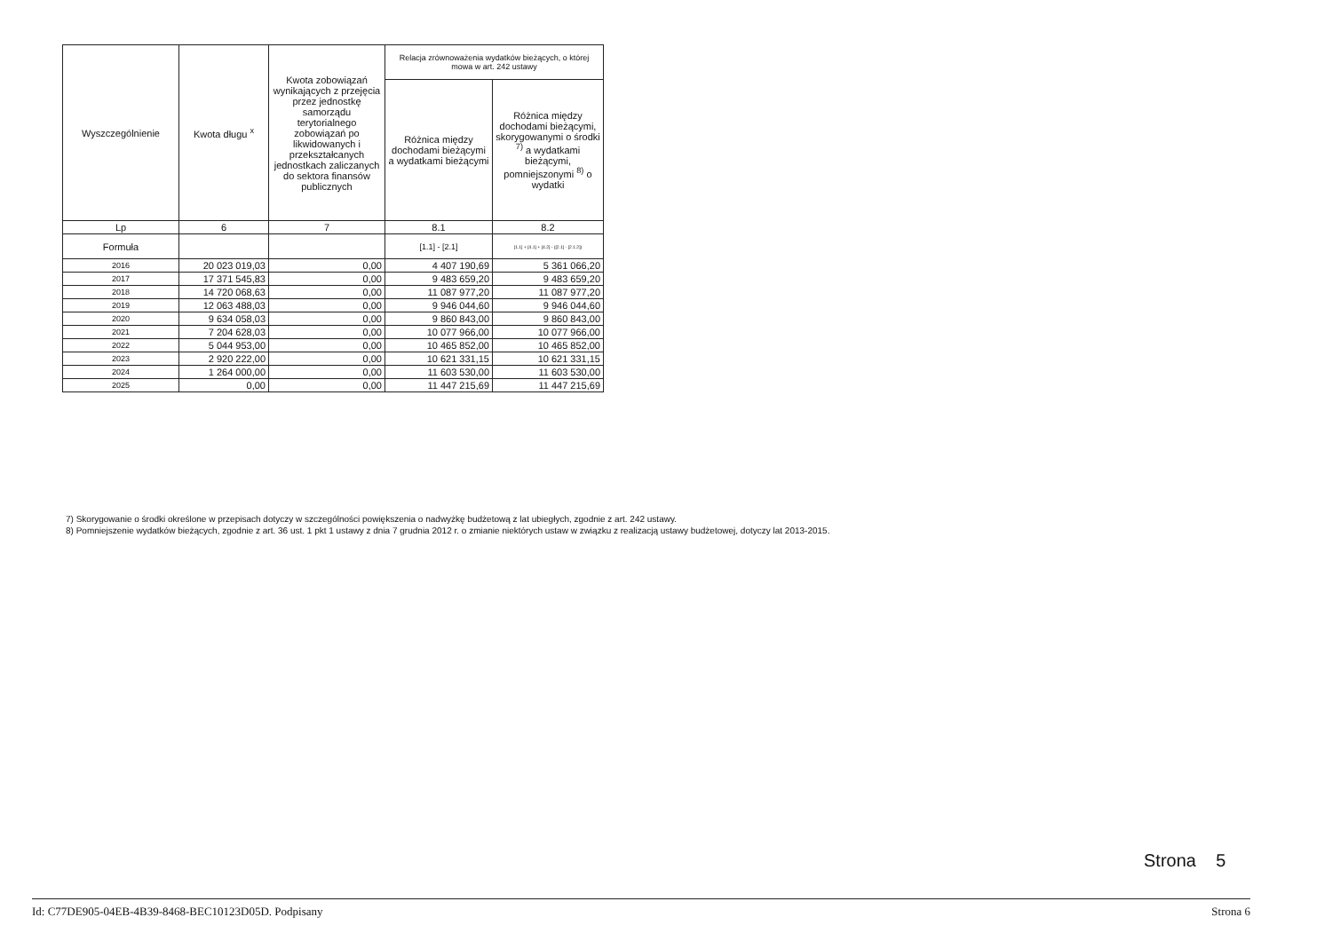| Wyszczególnienie | Kwota długu <sup>x</sup> | Kwota zobowiązań wynikających z przejęcia przez jednostkę samorządu terytorialnego zobowiązań po likwidowanych i przekształcanych jednostkach zaliczanych do sektora finansów publicznych | Relacja zrównoważenia wydatków bieżących, o której mowa w art. 242 ustawy | |
| --- | --- | --- | --- | --- |
| | | | Różnica między dochodami bieżącymi a wydatkami bieżącymi | Różnica między dochodami bieżącymi, skorygowanymi o środki <sup>7)</sup> a wydatkami bieżącymi, pomniejszonymi <sup>8)</sup> o wydatki |
| Lp | 6 | 7 | 8.1 | 8.2 |
| Formuła | | | [1.1] - [2.1] | [1.1] + [4.1] + [4.2] - ([2.1] - [2.1.2]) |
| 2016 | 20 023 019,03 | 0,00 | 4 407 190,69 | 5 361 066,20 |
| 2017 | 17 371 545,83 | 0,00 | 9 483 659,20 | 9 483 659,20 |
| 2018 | 14 720 068,63 | 0,00 | 11 087 977,20 | 11 087 977,20 |
| 2019 | 12 063 488,03 | 0,00 | 9 946 044,60 | 9 946 044,60 |
| 2020 | 9 634 058,03 | 0,00 | 9 860 843,00 | 9 860 843,00 |
| 2021 | 7 204 628,03 | 0,00 | 10 077 966,00 | 10 077 966,00 |
| 2022 | 5 044 953,00 | 0,00 | 10 465 852,00 | 10 465 852,00 |
| 2023 | 2 920 222,00 | 0,00 | 10 621 331,15 | 10 621 331,15 |
| 2024 | 1 264 000,00 | 0,00 | 11 603 530,00 | 11 603 530,00 |
| 2025 | 0,00 | 0,00 | 11 447 215,69 | 11 447 215,69 |
7) Skorygowanie o środki określone w przepisach dotyczy w szczególności powiększenia o nadwyżkę budżetową z lat ubiegłych, zgodnie z art. 242 ustawy.
8) Pomniejszenie wydatków bieżących, zgodnie z art. 36 ust. 1 pkt 1 ustawy z dnia 7 grudnia 2012 r. o zmianie niektórych ustaw w związku z realizacją ustawy budżetowej, dotyczy lat 2013-2015.
Strona 5
Id: C77DE905-04EB-4B39-8468-BEC10123D05D. Podpisany Strona 6